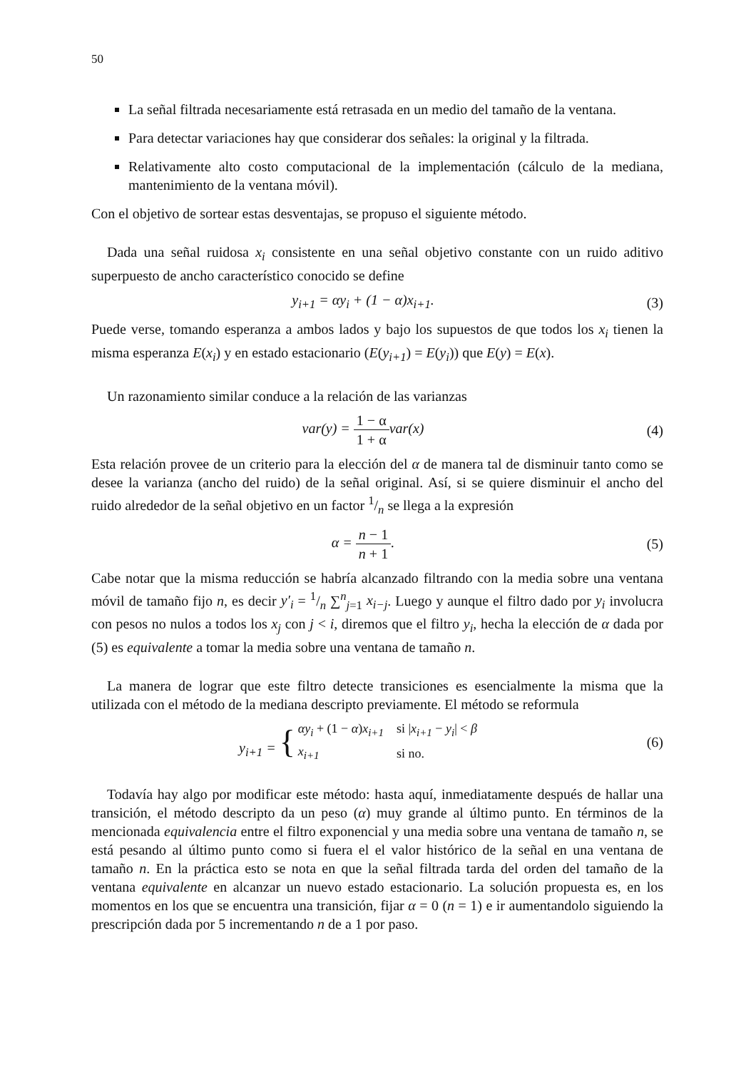50
La señal filtrada necesariamente está retrasada en un medio del tamaño de la ventana.
Para detectar variaciones hay que considerar dos señales: la original y la filtrada.
Relativamente alto costo computacional de la implementación (cálculo de la mediana, mantenimiento de la ventana móvil).
Con el objetivo de sortear estas desventajas, se propuso el siguiente método.
Dada una señal ruidosa x<sub>i</sub> consistente en una señal objetivo constante con un ruido aditivo superpuesto de ancho característico conocido se define
y<sub>i+1</sub> = αy<sub>i</sub> + (1 − α)x<sub>i+1</sub>. (3)
Puede verse, tomando esperanza a ambos lados y bajo los supuestos de que todos los x<sub>i</sub> tienen la misma esperanza E(x<sub>i</sub>) y en estado estacionario (E(y<sub>i+1</sub>) = E(y<sub>i</sub>)) que E(y) = E(x).
Un razonamiento similar conduce a la relación de las varianzas
var(y) = 1 − α 1 + αvar(x) (4)
Esta relación provee de un criterio para la elección del α de manera tal de disminuir tanto como se desee la varianza (ancho del ruido) de la señal original. Así, si se quiere disminuir el ancho del ruido alrededor de la señal objetivo en un factor 1/n se llega a la expresión
α = n − 1 n + 1. (5)
Cabe notar que la misma reducción se habría alcanzado filtrando con la media sobre una ventana móvil de tamaño fijo n, es decir y′<sub>i</sub> = 1/n ∑<sup>n</sup><sub>j=1</sub> x<sub>i−j</sub>. Luego y aunque el filtro dado por y<sub>i</sub> involucra con pesos no nulos a todos los x<sub>j</sub> con j < i, diremos que el filtro y<sub>i</sub>, hecha la elección de α dada por (5) es equivalente a tomar la media sobre una ventana de tamaño n.
La manera de lograr que este filtro detecte transiciones es esencialmente la misma que la utilizada con el método de la mediana descripto previamente. El método se reformula
y<sub>i+1</sub> = {
| αy<sub>i</sub> + (1 − α ) x<sub>i+1</sub> | si / x<sub>i+1</sub> − y<sub>i</sub> / < β |
| x<sub>i+1</sub> | si no. |
(6)
Todavía hay algo por modificar este método: hasta aquí, inmediatamente después de hallar una transición, el método descripto da un peso (α) muy grande al último punto. En términos de la mencionada equivalencia entre el filtro exponencial y una media sobre una ventana de tamaño n, se está pesando al último punto como si fuera el el valor histórico de la señal en una ventana de tamaño n. En la práctica esto se nota en que la señal filtrada tarda del orden del tamaño de la ventana equivalente en alcanzar un nuevo estado estacionario. La solución propuesta es, en los momentos en los que se encuentra una transición, fijar α = 0 (n = 1) e ir aumentandolo siguiendo la prescripción dada por 5 incrementando n de a 1 por paso.